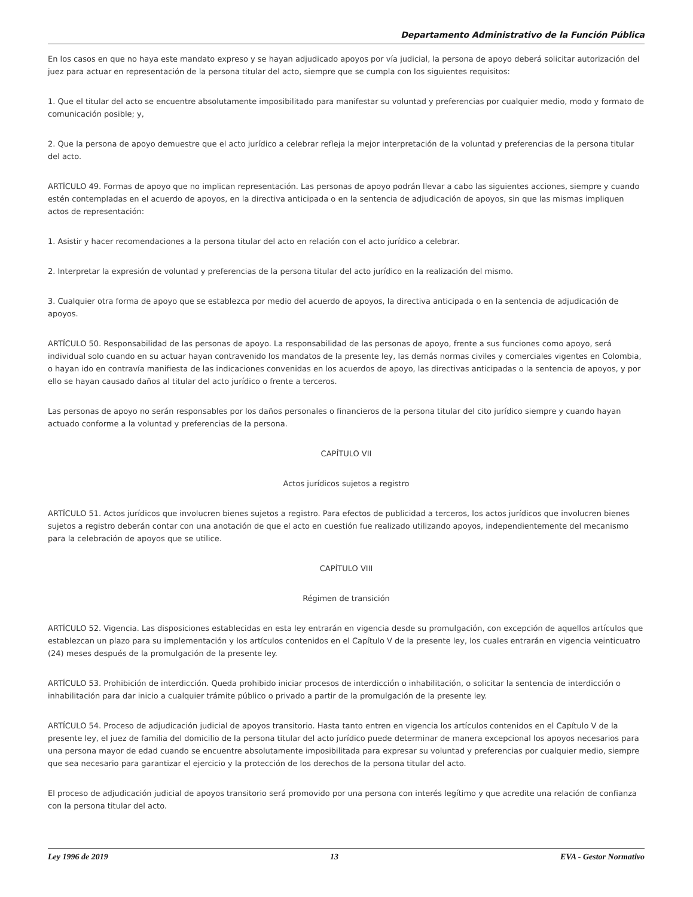Departamento Administrativo de la Función Pública
En los casos en que no haya este mandato expreso y se hayan adjudicado apoyos por vía judicial, la persona de apoyo deberá solicitar autorización del juez para actuar en representación de la persona titular del acto, siempre que se cumpla con los siguientes requisitos:
1. Que el titular del acto se encuentre absolutamente imposibilitado para manifestar su voluntad y preferencias por cualquier medio, modo y formato de comunicación posible; y,
2. Que la persona de apoyo demuestre que el acto jurídico a celebrar refleja la mejor interpretación de la voluntad y preferencias de la persona titular del acto.
ARTÍCULO 49. Formas de apoyo que no implican representación. Las personas de apoyo podrán llevar a cabo las siguientes acciones, siempre y cuando estén contempladas en el acuerdo de apoyos, en la directiva anticipada o en la sentencia de adjudicación de apoyos, sin que las mismas impliquen actos de representación:
1. Asistir y hacer recomendaciones a la persona titular del acto en relación con el acto jurídico a celebrar.
2. Interpretar la expresión de voluntad y preferencias de la persona titular del acto jurídico en la realización del mismo.
3. Cualquier otra forma de apoyo que se establezca por medio del acuerdo de apoyos, la directiva anticipada o en la sentencia de adjudicación de apoyos.
ARTÍCULO 50. Responsabilidad de las personas de apoyo. La responsabilidad de las personas de apoyo, frente a sus funciones como apoyo, será individual solo cuando en su actuar hayan contravenido los mandatos de la presente ley, las demás normas civiles y comerciales vigentes en Colombia, o hayan ido en contravía manifiesta de las indicaciones convenidas en los acuerdos de apoyo, las directivas anticipadas o la sentencia de apoyos, y por ello se hayan causado daños al titular del acto jurídico o frente a terceros.
Las personas de apoyo no serán responsables por los daños personales o financieros de la persona titular del cito jurídico siempre y cuando hayan actuado conforme a la voluntad y preferencias de la persona.
CAPÍTULO VII
Actos jurídicos sujetos a registro
ARTÍCULO 51. Actos jurídicos que involucren bienes sujetos a registro. Para efectos de publicidad a terceros, los actos jurídicos que involucren bienes sujetos a registro deberán contar con una anotación de que el acto en cuestión fue realizado utilizando apoyos, independientemente del mecanismo para la celebración de apoyos que se utilice.
CAPÍTULO VIII
Régimen de transición
ARTÍCULO 52. Vigencia. Las disposiciones establecidas en esta ley entrarán en vigencia desde su promulgación, con excepción de aquellos artículos que establezcan un plazo para su implementación y los artículos contenidos en el Capítulo V de la presente ley, los cuales entrarán en vigencia veinticuatro (24) meses después de la promulgación de la presente ley.
ARTÍCULO 53. Prohibición de interdicción. Queda prohibido iniciar procesos de interdicción o inhabilitación, o solicitar la sentencia de interdicción o inhabilitación para dar inicio a cualquier trámite público o privado a partir de la promulgación de la presente ley.
ARTÍCULO 54. Proceso de adjudicación judicial de apoyos transitorio. Hasta tanto entren en vigencia los artículos contenidos en el Capítulo V de la presente ley, el juez de familia del domicilio de la persona titular del acto jurídico puede determinar de manera excepcional los apoyos necesarios para una persona mayor de edad cuando se encuentre absolutamente imposibilitada para expresar su voluntad y preferencias por cualquier medio, siempre que sea necesario para garantizar el ejercicio y la protección de los derechos de la persona titular del acto.
El proceso de adjudicación judicial de apoyos transitorio será promovido por una persona con interés legítimo y que acredite una relación de confianza con la persona titular del acto.
Ley 1996 de 2019 13 EVA - Gestor Normativo